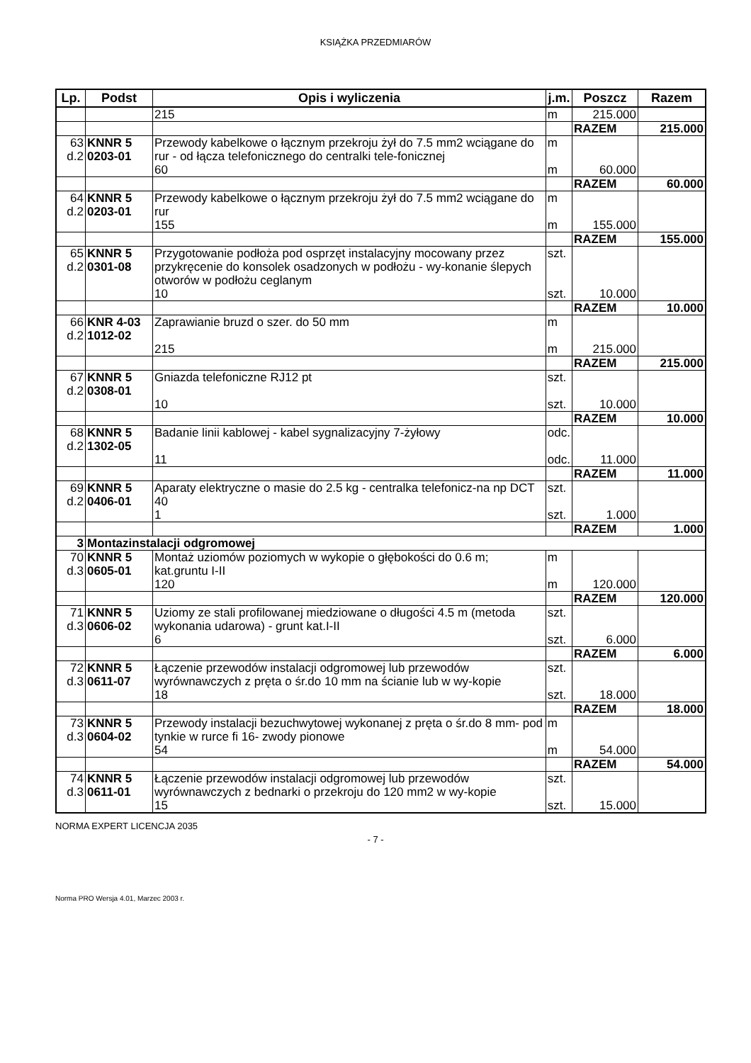KSIĄŻKA PRZEDMIARÓW
| Lp. | Podst | Opis i wyliczenia | j.m. | Poszcz | Razem |
| --- | --- | --- | --- | --- | --- |
| | | 215 | m | 215.000 | |
| | | | | RAZEM | 215.000 |
| 63 d.2 | KNNR 5 0203-01 | Przewody kabelkowe o łącznym przekroju żył do 7.5 mm2 wciągane do rur - od łącza telefonicznego do centralki tele-fonicznej | m | | |
| | | 60 | m | 60.000 | |
| | | | | RAZEM | 60.000 |
| 64 d.2 | KNNR 5 0203-01 | Przewody kabelkowe o łącznym przekroju żył do 7.5 mm2 wciągane do rur | m | | |
| | | 155 | m | 155.000 | |
| | | | | RAZEM | 155.000 |
| 65 d.2 | KNNR 5 0301-08 | Przygotowanie podłoża pod osprzęt instalacyjny mocowany przez przykręcenie do konsolek osadzonych w podłożu - wy-konanie ślepych otworów w podłożu ceglanym | szt. | | |
| | | 10 | szt. | 10.000 | |
| | | | | RAZEM | 10.000 |
| 66 d.2 | KNR 4-03 1012-02 | Zaprawianie bruzd o szer. do 50 mm | m | | |
| | | 215 | m | 215.000 | |
| | | | | RAZEM | 215.000 |
| 67 d.2 | KNNR 5 0308-01 | Gniazda telefoniczne RJ12 pt | szt. | | |
| | | 10 | szt. | 10.000 | |
| | | | | RAZEM | 10.000 |
| 68 d.2 | KNNR 5 1302-05 | Badanie linii kablowej - kabel sygnalizacyjny 7-żyłowy | odc. | | |
| | | 11 | odc. | 11.000 | |
| | | | | RAZEM | 11.000 |
| 69 d.2 | KNNR 5 0406-01 | Aparaty elektryczne o masie do 2.5 kg - centralka telefonicz-na np DCT 40 | szt. | | |
| | | 1 | szt. | 1.000 | |
| | | | | RAZEM | 1.000 |
| 3 | Montazinstalacji odgromowej | | | | |
| 70 d.3 | KNNR 5 0605-01 | Montaż uziomów poziomych w wykopie o głębokości do 0.6 m; kat.gruntu I-II | m | | |
| | | 120 | m | 120.000 | |
| | | | | RAZEM | 120.000 |
| 71 d.3 | KNNR 5 0606-02 | Uziomy ze stali profilowanej miedziowane o długości 4.5 m (metoda wykonania udarowa) - grunt kat.I-II | szt. | | |
| | | 6 | szt. | 6.000 | |
| | | | | RAZEM | 6.000 |
| 72 d.3 | KNNR 5 0611-07 | Łączenie przewodów instalacji odgromowej lub przewodów wyrównawczych z pręta o śr.do 10 mm na ścianie lub w wy-kopie | szt. | | |
| | | 18 | szt. | 18.000 | |
| | | | | RAZEM | 18.000 |
| 73 d.3 | KNNR 5 0604-02 | Przewody instalacji bezuchwytowej wykonanej z pręta o śr.do 8 mm- pod tynkie w rurce fi 16- zwody pionowe | m | | |
| | | 54 | m | 54.000 | |
| | | | | RAZEM | 54.000 |
| 74 d.3 | KNNR 5 0611-01 | Łączenie przewodów instalacji odgromowej lub przewodów wyrównawczych z bednarki o przekroju do 120 mm2 w wy-kopie | szt. | | |
| | | 15 | szt. | 15.000 | |
NORMA EXPERT LICENCJA 2035
- 7 -
Norma PRO Wersja 4.01, Marzec 2003 r.